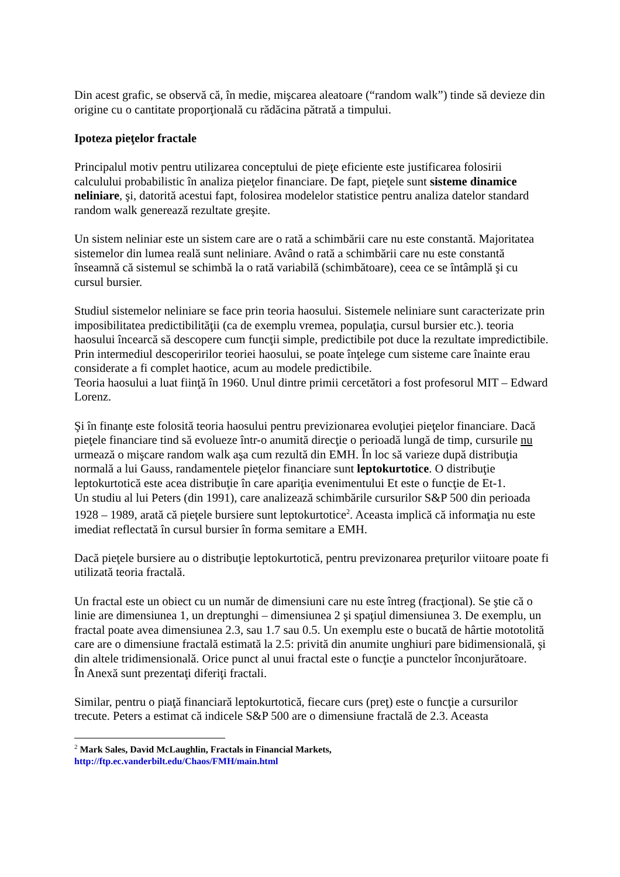Din acest grafic, se observă că, în medie, mişcarea aleatoare (“random walk”) tinde să devieze din origine cu o cantitate proporţională cu rădăcina pătrată a timpului.
Ipoteza pieţelor fractale
Principalul motiv pentru utilizarea conceptului de pieţe eficiente este justificarea folosirii calculului probabilistic în analiza pieţelor financiare. De fapt, pieţele sunt sisteme dinamice neliniare, şi, datorită acestui fapt, folosirea modelelor statistice pentru analiza datelor standard random walk generează rezultate greşite.
Un sistem neliniar este un sistem care are o rată a schimbării care nu este constantă. Majoritatea sistemelor din lumea reală sunt neliniare. Având o rată a schimbării care nu este constantă înseamnă că sistemul se schimbă la o rată variabilă (schimbătoare), ceea ce se întâmplă şi cu cursul bursier.
Studiul sistemelor neliniare se face prin teoria haosului. Sistemele neliniare sunt caracterizate prin imposibilitatea predictibilităţii (ca de exemplu vremea, populaţia, cursul bursier etc.). teoria haosului încearcă să descopere cum funcţii simple, predictibile pot duce la rezultate impredictibile. Prin intermediul descoperirilor teoriei haosului, se poate înţelege cum sisteme care înainte erau considerate a fi complet haotice, acum au modele predictibile.
Teoria haosului a luat fiinţă în 1960. Unul dintre primii cercetători a fost profesorul MIT – Edward Lorenz.
Şi în finanţe este folosită teoria haosului pentru previzionarea evoluţiei pieţelor financiare. Dacă pieţele financiare tind să evolueze într-o anumită direcţie o perioadă lungă de timp, cursurile nu urmează o mişcare random walk aşa cum rezultă din EMH. În loc să varieze după distribuţia normală a lui Gauss, randamentele pieţelor financiare sunt leptokurtotice. O distribuţie leptokurtotică este acea distribuţie în care apariţia evenimentului Et este o funcţie de Et-1.
Un studiu al lui Peters (din 1991), care analizează schimbările cursurilor S&P 500 din perioada 1928 – 1989, arată că pieţele bursiere sunt leptokurtotice<sup>2</sup>. Aceasta implică că informaţia nu este imediat reflectată în cursul bursier în forma semitare a EMH.
Dacă pieţele bursiere au o distribuţie leptokurtotică, pentru previzonarea preţurilor viitoare poate fi utilizată teoria fractală.
Un fractal este un obiect cu un număr de dimensiuni care nu este întreg (fracţional). Se ştie că o linie are dimensiunea 1, un dreptunghi – dimensiunea 2 şi spaţiul dimensiunea 3. De exemplu, un fractal poate avea dimensiunea 2.3, sau 1.7 sau 0.5. Un exemplu este o bucată de hârtie mototolită care are o dimensiune fractală estimată la 2.5: privită din anumite unghiuri pare bidimensională, şi din altele tridimensională. Orice punct al unui fractal este o funcţie a punctelor înconjurătoare.
În Anexă sunt prezentaţi diferiţi fractali.
Similar, pentru o piaţă financiară leptokurtotică, fiecare curs (preţ) este o funcţie a cursurilor trecute. Peters a estimat că indicele S&P 500 are o dimensiune fractală de 2.3. Aceasta
<sup>2</sup> Mark Sales, David McLaughlin, Fractals in Financial Markets,
http://ftp.ec.vanderbilt.edu/Chaos/FMH/main.html